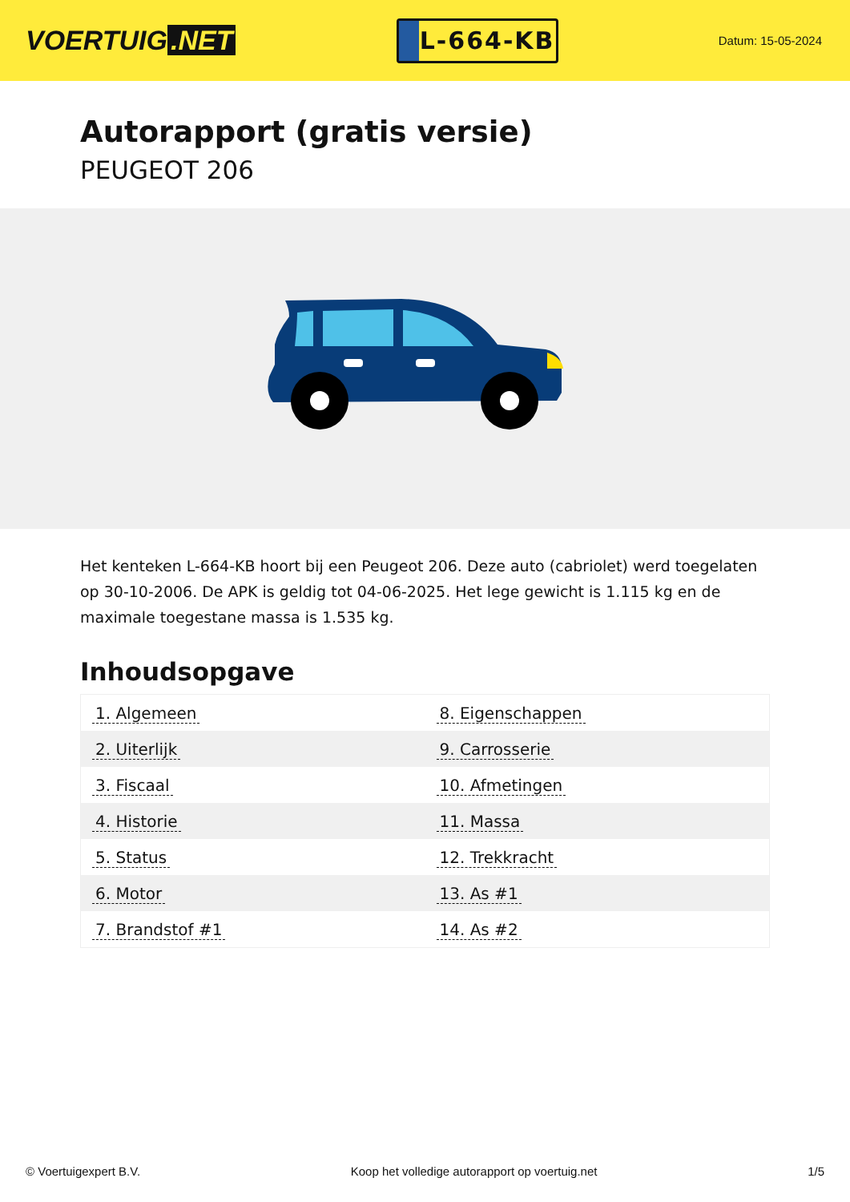VOERTUIG.NET
L-664-KB
Datum: 15-05-2024
Autorapport (gratis versie)
PEUGEOT 206
Het kenteken L-664-KB hoort bij een Peugeot 206. Deze auto (cabriolet) werd toegelaten op 30-10-2006. De APK is geldig tot 04-06-2025. Het lege gewicht is 1.115 kg en de maximale toegestane massa is 1.535 kg.
Inhoudsopgave
| 1. Algemeen | 8. Eigenschappen |
| 2. Uiterlijk | 9. Carrosserie |
| 3. Fiscaal | 10. Afmetingen |
| 4. Historie | 11. Massa |
| 5. Status | 12. Trekkracht |
| 6. Motor | 13. As #1 |
| 7. Brandstof #1 | 14. As #2 |
© Voertuigexpert B.V. Koop het volledige autorapport op voertuig.net 1/5